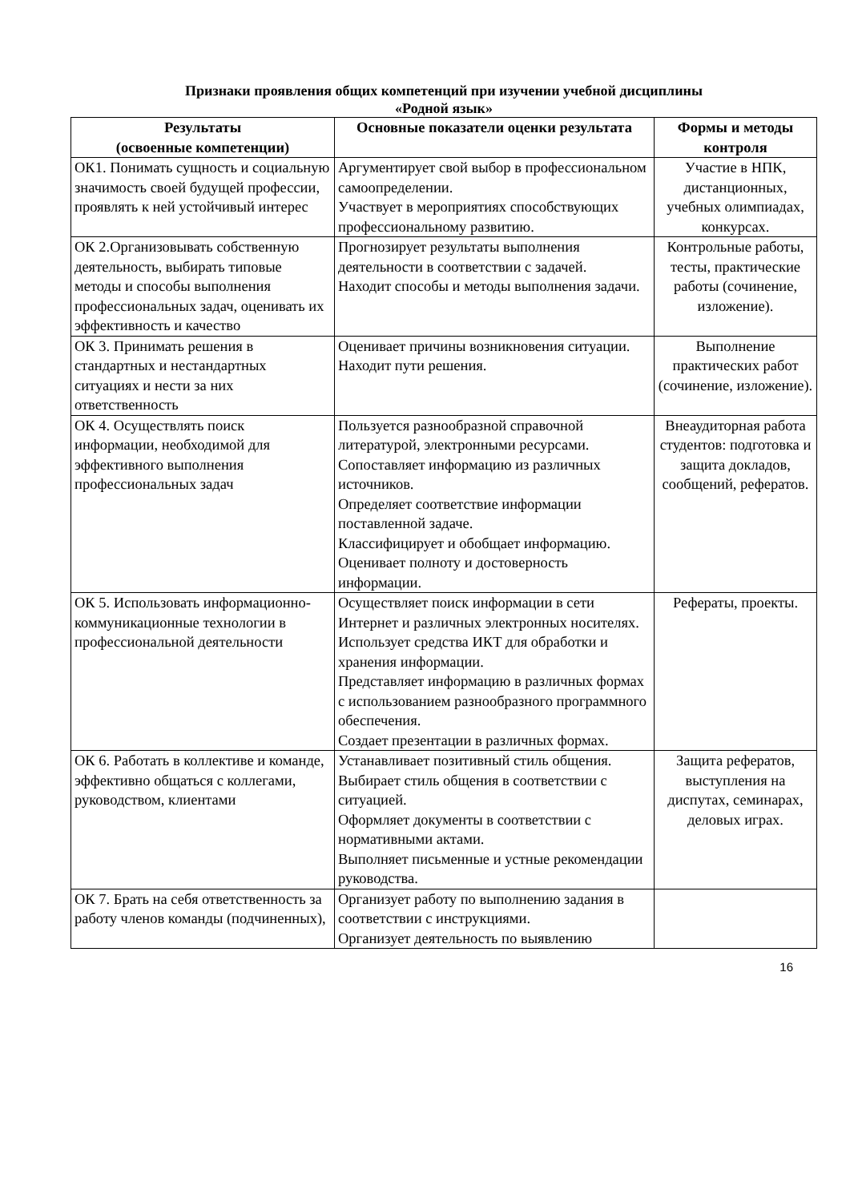Признаки проявления общих компетенций при изучении учебной дисциплины
«Родной язык»
| Результаты (освоенные компетенции) | Основные показатели оценки результата | Формы и методы контроля |
| --- | --- | --- |
| ОК1. Понимать сущность и социальную значимость своей будущей профессии, проявлять к ней устойчивый интерес | Аргументирует свой выбор в профессиональном самоопределении. Участвует в мероприятиях способствующих профессиональному развитию. | Участие в НПК, дистанционных, учебных олимпиадах, конкурсах. |
| ОК 2.Организовывать собственную деятельность, выбирать типовые методы и способы выполнения профессиональных задач, оценивать их эффективность и качество | Прогнозирует результаты выполнения деятельности в соответствии с задачей. Находит способы и методы выполнения задачи. | Контрольные работы, тесты, практические работы (сочинение, изложение). |
| ОК 3. Принимать решения в стандартных и нестандартных ситуациях и нести за них ответственность | Оценивает причины возникновения ситуации. Находит пути решения. | Выполнение практических работ (сочинение, изложение). |
| ОК 4. Осуществлять поиск информации, необходимой для эффективного выполнения профессиональных задач | Пользуется разнообразной справочной литературой, электронными ресурсами. Сопоставляет информацию из различных источников. Определяет соответствие информации поставленной задаче. Классифицирует и обобщает информацию. Оценивает полноту и достоверность информации. | Внеаудиторная работа студентов: подготовка и защита докладов, сообщений, рефератов. |
| ОК 5. Использовать информационно-коммуникационные технологии в профессиональной деятельности | Осуществляет поиск информации в сети Интернет и различных электронных носителях. Использует средства ИКТ для обработки и хранения информации. Представляет информацию в различных формах с использованием разнообразного программного обеспечения. Создает презентации в различных формах. | Рефераты, проекты. |
| ОК 6. Работать в коллективе и команде, эффективно общаться с коллегами, руководством, клиентами | Устанавливает позитивный стиль общения. Выбирает стиль общения в соответствии с ситуацией. Оформляет документы в соответствии с нормативными актами. Выполняет письменные и устные рекомендации руководства. | Защита рефератов, выступления на диспутах, семинарах, деловых играх. |
| ОК 7. Брать на себя ответственность за работу членов команды (подчиненных), | Организует работу по выполнению задания в соответствии с инструкциями. Организует деятельность по выявлению | |
16